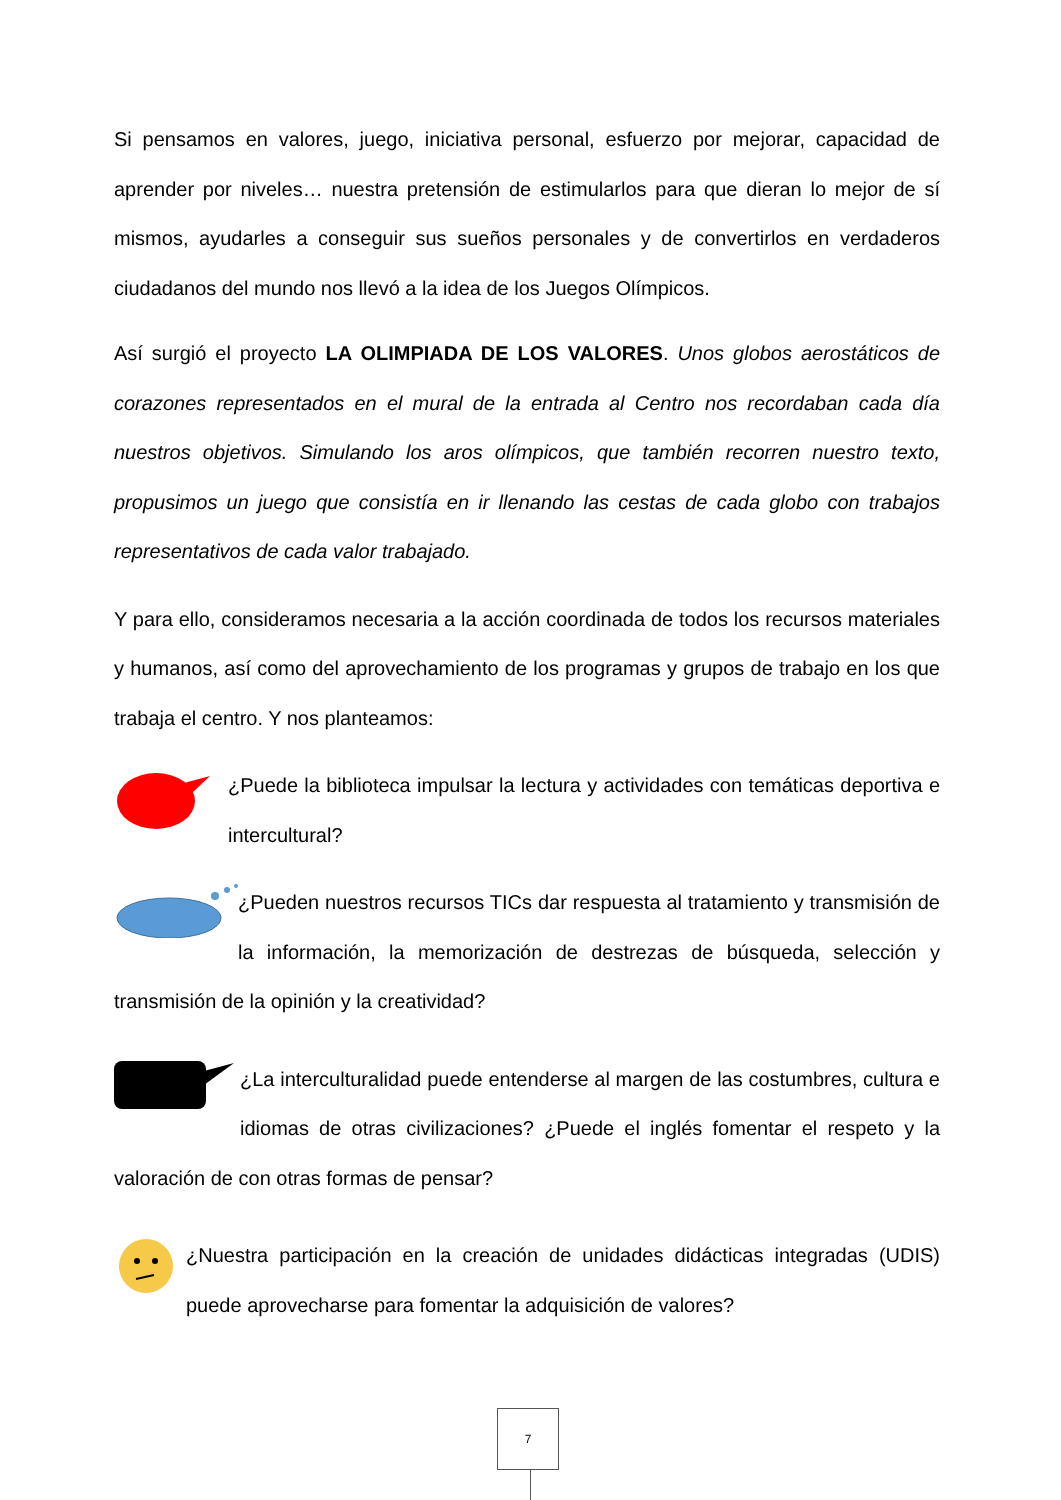Si pensamos en valores, juego, iniciativa personal, esfuerzo por mejorar, capacidad de aprender por niveles… nuestra pretensión de estimularlos para que dieran lo mejor de sí mismos, ayudarles a conseguir sus sueños personales y de convertirlos en verdaderos ciudadanos del mundo nos llevó a la idea de los Juegos Olímpicos.
Así surgió el proyecto LA OLIMPIADA DE LOS VALORES. Unos globos aerostáticos de corazones representados en el mural de la entrada al Centro nos recordaban cada día nuestros objetivos. Simulando los aros olímpicos, que también recorren nuestro texto, propusimos un juego que consistía en ir llenando las cestas de cada globo con trabajos representativos de cada valor trabajado.
Y para ello, consideramos necesaria a la acción coordinada de todos los recursos materiales y humanos, así como del aprovechamiento de los programas y grupos de trabajo en los que trabaja el centro. Y nos planteamos:
¿Puede la biblioteca impulsar la lectura y actividades con temáticas deportiva e intercultural?
¿Pueden nuestros recursos TICs dar respuesta al tratamiento y transmisión de la información, la memorización de destrezas de búsqueda, selección y transmisión de la opinión y la creatividad?
¿La interculturalidad puede entenderse al margen de las costumbres, cultura e idiomas de otras civilizaciones? ¿Puede el inglés fomentar el respeto y la valoración de con otras formas de pensar?
¿Nuestra participación en la creación de unidades didácticas integradas (UDIS) puede aprovecharse para fomentar la adquisición de valores?
7